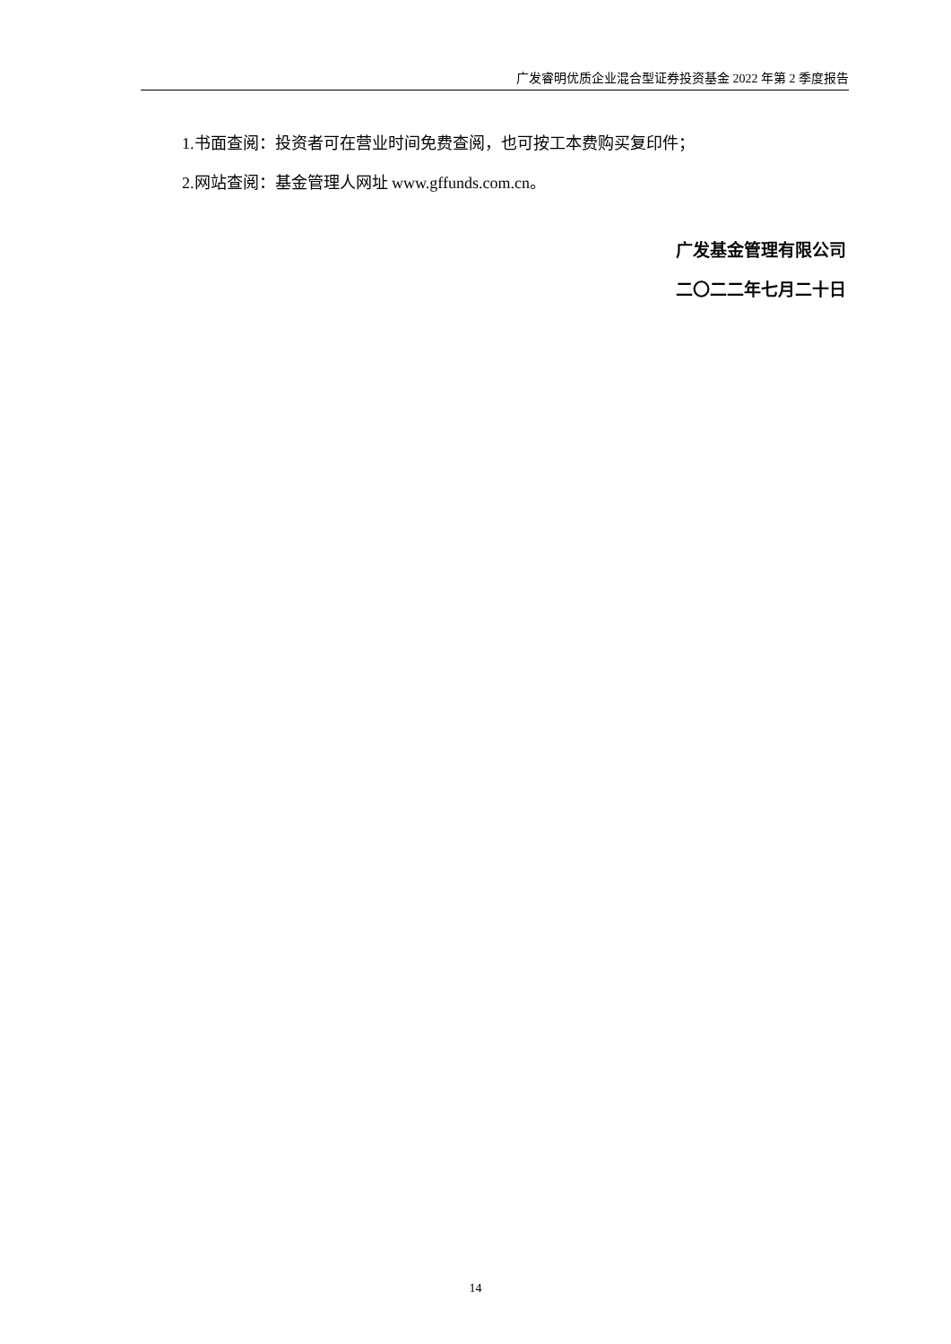广发睿明优质企业混合型证券投资基金 2022 年第 2 季度报告
1.书面查阅：投资者可在营业时间免费查阅，也可按工本费购买复印件；
2.网站查阅：基金管理人网址 www.gffunds.com.cn。
广发基金管理有限公司
二〇二二年七月二十日
14